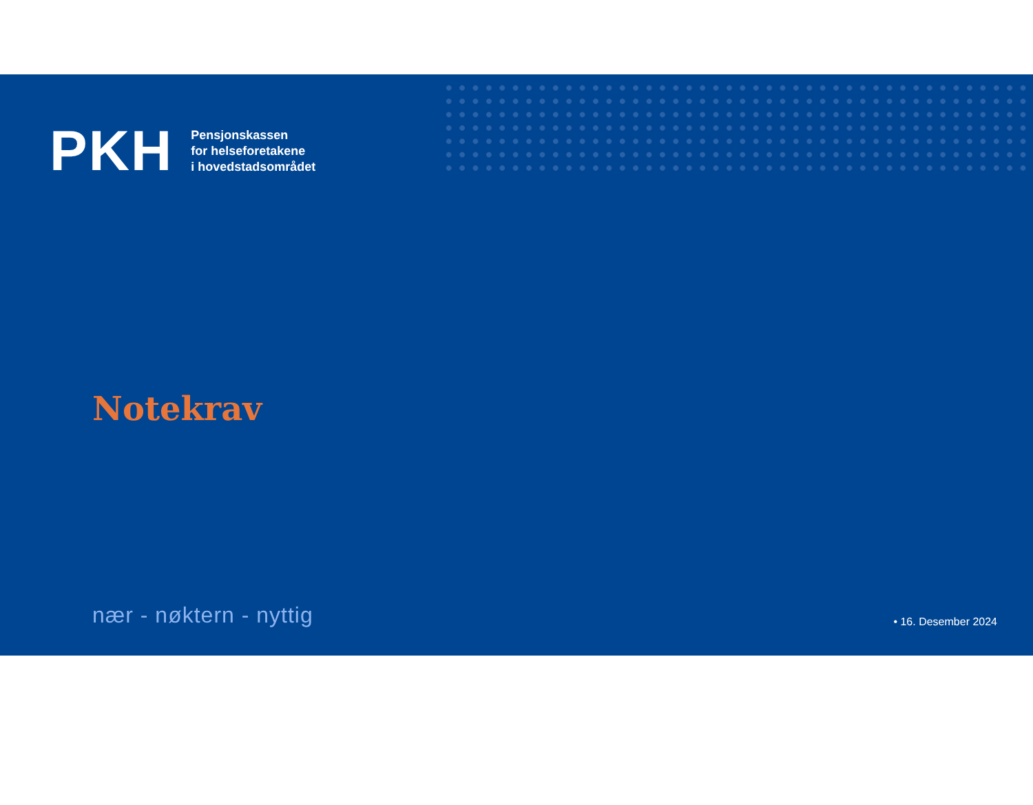PKH
Pensjonskassen
for helseforetakene
i hovedstadsområdet
Notekrav
nær - nøktern - nyttig
• 16. Desember 2024